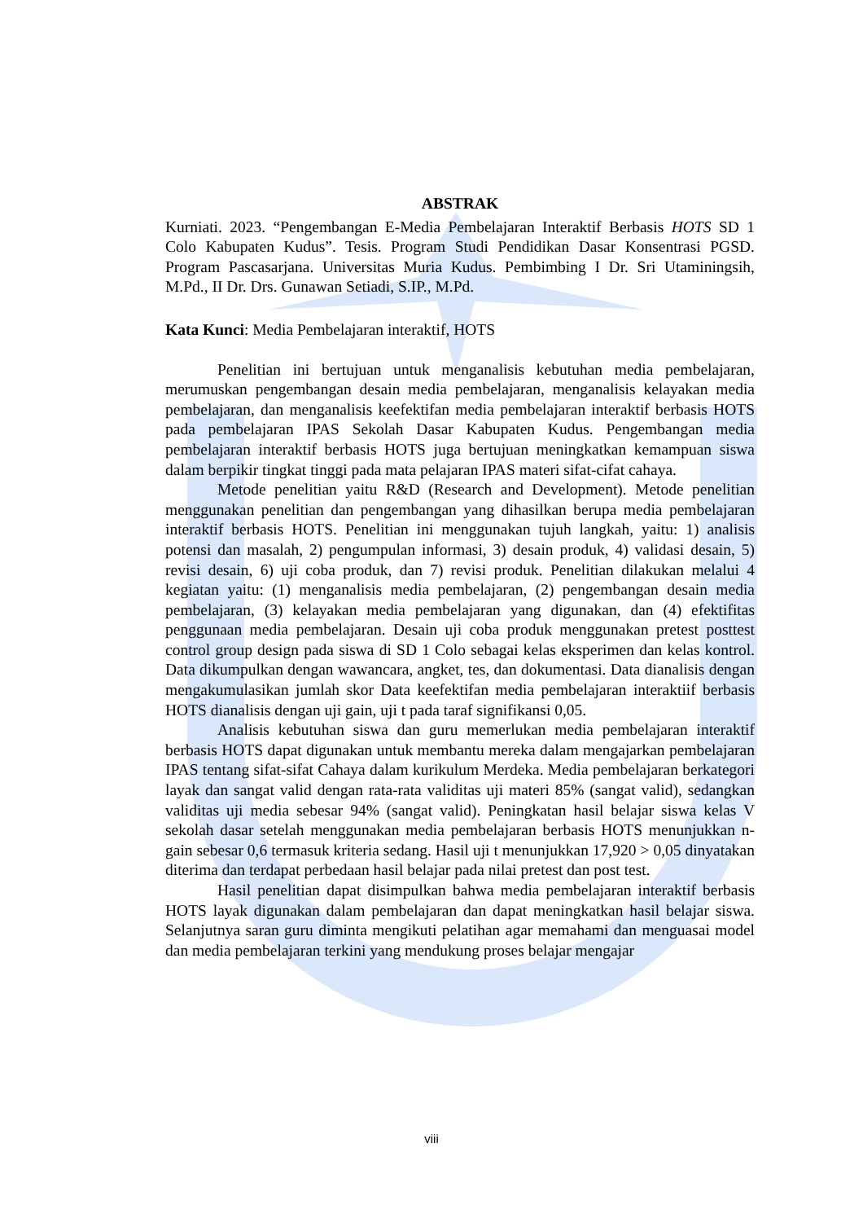ABSTRAK
Kurniati. 2023. “Pengembangan E-Media Pembelajaran Interaktif Berbasis HOTS SD 1 Colo Kabupaten Kudus”. Tesis. Program Studi Pendidikan Dasar Konsentrasi PGSD. Program Pascasarjana. Universitas Muria Kudus. Pembimbing I Dr. Sri Utaminingsih, M.Pd., II Dr. Drs. Gunawan Setiadi, S.IP., M.Pd.
Kata Kunci: Media Pembelajaran interaktif, HOTS
Penelitian ini bertujuan untuk menganalisis kebutuhan media pembelajaran, merumuskan pengembangan desain media pembelajaran, menganalisis kelayakan media pembelajaran, dan menganalisis keefektifan media pembelajaran interaktif berbasis HOTS pada pembelajaran IPAS Sekolah Dasar Kabupaten Kudus. Pengembangan media pembelajaran interaktif berbasis HOTS juga bertujuan meningkatkan kemampuan siswa dalam berpikir tingkat tinggi pada mata pelajaran IPAS materi sifat-cifat cahaya.
Metode penelitian yaitu R&D (Research and Development). Metode penelitian menggunakan penelitian dan pengembangan yang dihasilkan berupa media pembelajaran interaktif berbasis HOTS. Penelitian ini menggunakan tujuh langkah, yaitu: 1) analisis potensi dan masalah, 2) pengumpulan informasi, 3) desain produk, 4) validasi desain, 5) revisi desain, 6) uji coba produk, dan 7) revisi produk. Penelitian dilakukan melalui 4 kegiatan yaitu: (1) menganalisis media pembelajaran, (2) pengembangan desain media pembelajaran, (3) kelayakan media pembelajaran yang digunakan, dan (4) efektifitas penggunaan media pembelajaran. Desain uji coba produk menggunakan pretest posttest control group design pada siswa di SD 1 Colo sebagai kelas eksperimen dan kelas kontrol. Data dikumpulkan dengan wawancara, angket, tes, dan dokumentasi. Data dianalisis dengan mengakumulasikan jumlah skor Data keefektifan media pembelajaran interaktiif berbasis HOTS dianalisis dengan uji gain, uji t pada taraf signifikansi 0,05.
Analisis kebutuhan siswa dan guru memerlukan media pembelajaran interaktif berbasis HOTS dapat digunakan untuk membantu mereka dalam mengajarkan pembelajaran IPAS tentang sifat-sifat Cahaya dalam kurikulum Merdeka. Media pembelajaran berkategori layak dan sangat valid dengan rata-rata validitas uji materi 85% (sangat valid), sedangkan validitas uji media sebesar 94% (sangat valid). Peningkatan hasil belajar siswa kelas V sekolah dasar setelah menggunakan media pembelajaran berbasis HOTS menunjukkan n-gain sebesar 0,6 termasuk kriteria sedang. Hasil uji t menunjukkan 17,920 > 0,05 dinyatakan diterima dan terdapat perbedaan hasil belajar pada nilai pretest dan post test.
Hasil penelitian dapat disimpulkan bahwa media pembelajaran interaktif berbasis HOTS layak digunakan dalam pembelajaran dan dapat meningkatkan hasil belajar siswa. Selanjutnya saran guru diminta mengikuti pelatihan agar memahami dan menguasai model dan media pembelajaran terkini yang mendukung proses belajar mengajar
viii